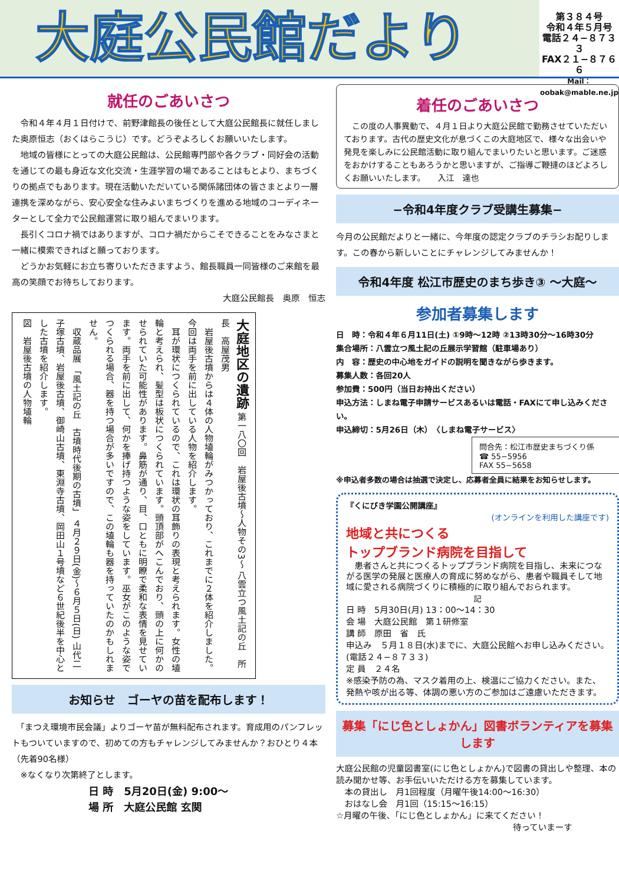大庭公民館だより
第３８４号
令和４年５月号
電話２４−８７３３
FAX２１−８７６６
Mail：oobak@mable.ne.jp
就任のごあいさつ
　令和４年４月１日付けで、前野津館長の後任として大庭公民館長に就任しました奥原恒志（おくはらこうじ）です。どうぞよろしくお願いいたします。
　地域の皆様にとっての大庭公民館は、公民館専門部や各クラブ・同好会の活動を通じての最も身近な文化交流・生涯学習の場であることはもとより、まちづくりの拠点でもあります。現在活動いただいている関係諸団体の皆さまとより一層連携を深めながら、安心安全な住みよいまちづくりを進める地域のコーディネーターとして全力で公民館運営に取り組んでまいります。
　長引くコロナ禍ではありますが、コロナ禍だからこそできることをみなさまと一緒に模索できればと願っております。
　どうかお気軽にお立ち寄りいただきますよう、館長職員一同皆様のご来館を最高の笑顔でお待ちしております。
大庭公民館長　奥原　恒志
大庭地区の遺跡 第一八〇回　岩屋後古墳〜人物その3〜 八雲立つ風土記の丘　所長　高屋茂男
　岩屋後古墳からは４体の人物埴輪がみつかっており、これまでに２体を紹介しました。今回は両手を前に出している人物を紹介します。
　耳が環状につくられているので、これは環状の耳飾りの表現と考えられます。女性の埴輪と考えられ、髪型は板状につくられています。頭頂部がへこんでおり、頭の上に何かのせられていた可能性があります。鼻筋が通り、目、口ともに明瞭で柔和な表情を見せています。両手を前に出して、何かを捧げ持つような姿をしています。巫女がこのような姿でつくられる場合、器を持つ場合が多いですので、この埴輪も器を持っていたのかもしれません。
　収蔵品展 「風土記の丘　古墳時代後期の古墳」 ４月２９日(金)〜６月５日(日) 山代二子塚古墳、岩屋後古墳、御崎山古墳、東淵寺古墳、岡田山１号墳など６世紀後半を中心とした古墳を紹介します。
図　岩屋後古墳の人物埴輪
お知らせ　ゴーヤの苗を配布します！
　「まつえ環境市民会議」よりゴーヤ苗が無料配布されます。育成用のパンフレットもついていますので、初めての方もチャレンジしてみませんか？おひとり４本（先着90名様）
　※なくなり次第終了とします。
日 時　5月20日(金) 9:00〜
場 所　大庭公民館 玄関
着任のごあいさつ
　この度の人事異動で、４月１日より大庭公民館で勤務させていただいております。古代の歴史文化が息づくこの大庭地区で、様々な出会いや発見を楽しみに公民館活動に取り組んでまいりたいと思います。ご迷惑をおかけすることもあろうかと思いますが、ご指導ご鞭撻のほどよろしくお願いいたします。　　入江　達也
−令和4年度クラブ受講生募集−
今月の公民館だよりと一緒に、今年度の認定クラブのチラシお配りします。この春から新しいことにチャレンジしてみませんか！
令和4年度 松江市歴史のまち歩き③ 〜大庭〜
参加者募集します
日　時：令和４年６月11日(土) ①9時〜12時 ②13時30分〜16時30分
集合場所：八雲立つ風土記の丘展示学習館（駐車場あり）
内　容：歴史の中心地をガイドの説明を聞きながら歩きます。
募集人数：各回20人
参加費：500円（当日お持出ください）
申込方法：しまね電子申請サービスあるいは電話・FAXにて申し込みください。
申込締切：5月26日（木）　〈しまね電子サービス〉
問合先：松江市歴史まちづくり係
☎ 55−5956
FAX 55−5658
※申込者多数の場合は抽選で決定し、応募者全員に結果をお知らせします。
『くにびき学園公開講座』
(オンラインを利用した講座です)
地域と共につくる
トップブランド病院を目指して
　患者さんと共につくるトップブランド病院を目指し、未来につながる医学の発展と医療人の育成に努めながら、患者や職員そして地域に愛される病院づくりに積極的に取り組んでおられます。
記
日 時　5月30日(月) 13：00〜14：30
会 場　大庭公民館　第１研修室
講 師　原田　省　氏
申込み　５月１８日(水)までに、大庭公民館へお申し込みください。(電話２４−８７３３)
定 員　２４名
※感染予防の為、マスク着用の上、検温にご協力ください。また、発熱や咳が出る等、体調の悪い方のご参加はご遠慮いただきます。
募集「にじ色としょかん」図書ボランティアを募集します
大庭公民館の児童図書室(にじ色としょかん)で図書の貸出しや整理、本の読み聞かせ等、お手伝いいただける方を募集しています。
　本の貸出し　月1回程度（月曜午後14:00〜16:30）
　おはなし会　月1回（15:15〜16:15）
☆月曜の午後、「にじ色としょかん」に来てください！
待っていまーす